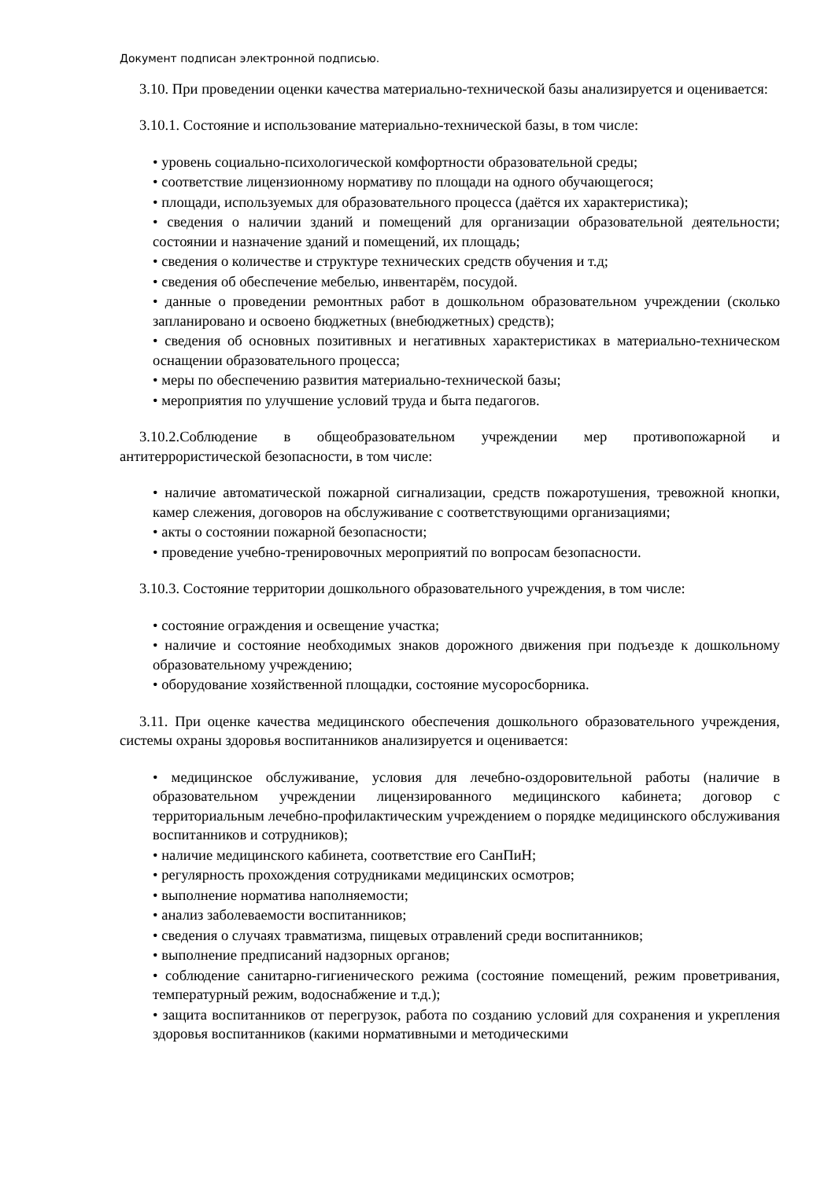Документ подписан электронной подписью.
3.10. При проведении оценки качества материально-технической базы анализируется и оценивается:
3.10.1. Состояние и использование материально-технической базы, в том числе:
• уровень социально-психологической комфортности образовательной среды;
• соответствие лицензионному нормативу по площади на одного обучающегося;
• площади, используемых для образовательного процесса (даётся их характеристика);
• сведения о наличии зданий и помещений для организации образовательной деятельности; состоянии и назначение зданий и помещений, их площадь;
• сведения о количестве и структуре технических средств обучения и т.д;
• сведения об обеспечение мебелью, инвентарём, посудой.
• данные о проведении ремонтных работ в дошкольном образовательном учреждении (сколько запланировано и освоено бюджетных (внебюджетных) средств);
• сведения об основных позитивных и негативных характеристиках в материально-техническом оснащении образовательного процесса;
• меры по обеспечению развития материально-технической базы;
• мероприятия по улучшение условий труда и быта педагогов.
3.10.2.Соблюдение в общеобразовательном учреждении мер противопожарной и антитеррористической безопасности, в том числе:
• наличие автоматической пожарной сигнализации, средств пожаротушения, тревожной кнопки, камер слежения, договоров на обслуживание с соответствующими организациями;
• акты о состоянии пожарной безопасности;
• проведение учебно-тренировочных мероприятий по вопросам безопасности.
3.10.3. Состояние территории дошкольного образовательного учреждения, в том числе:
• состояние ограждения и освещение участка;
• наличие и состояние необходимых знаков дорожного движения при подъезде к дошкольному образовательному учреждению;
• оборудование хозяйственной площадки, состояние мусоросборника.
3.11. При оценке качества медицинского обеспечения дошкольного образовательного учреждения, системы охраны здоровья воспитанников анализируется и оценивается:
• медицинское обслуживание, условия для лечебно-оздоровительной работы (наличие в образовательном учреждении лицензированного медицинского кабинета; договор с территориальным лечебно-профилактическим учреждением о порядке медицинского обслуживания воспитанников и сотрудников);
• наличие медицинского кабинета, соответствие его СанПиН;
• регулярность прохождения сотрудниками медицинских осмотров;
• выполнение норматива наполняемости;
• анализ заболеваемости воспитанников;
• сведения о случаях травматизма, пищевых отравлений среди воспитанников;
• выполнение предписаний надзорных органов;
• соблюдение санитарно-гигиенического режима (состояние помещений, режим проветривания, температурный режим, водоснабжение и т.д.);
• защита воспитанников от перегрузок, работа по созданию условий для сохранения и укрепления здоровья воспитанников (какими нормативными и методическими